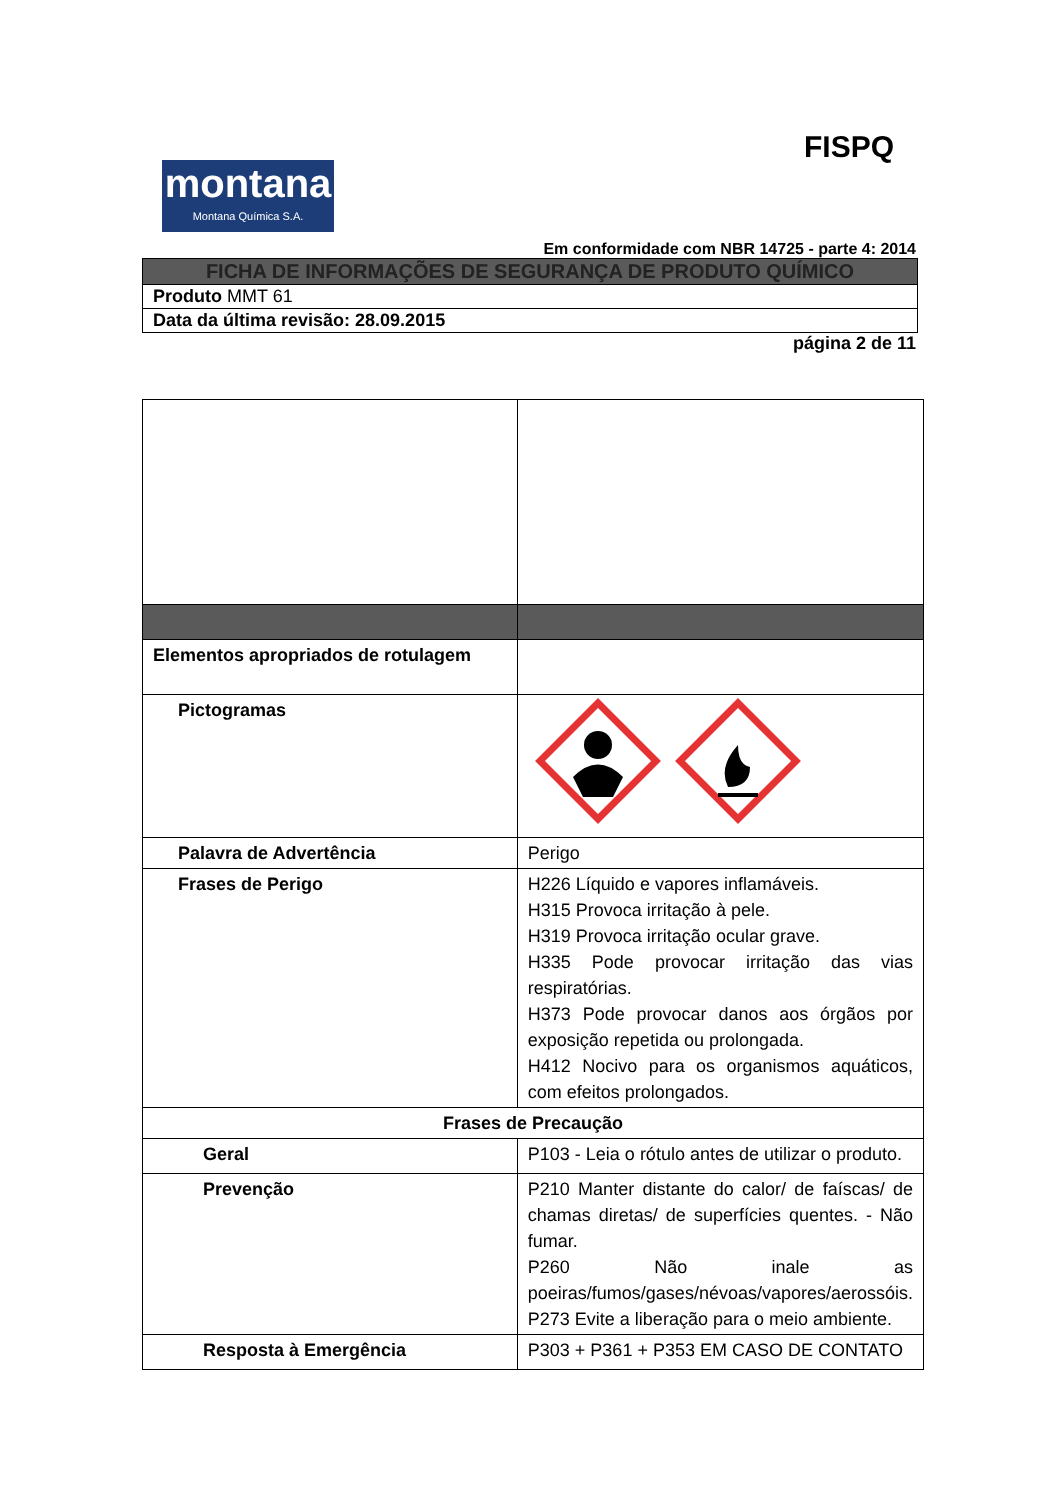montana
Montana Química S.A.
FISPQ
Em conformidade com NBR 14725 - parte 4: 2014
FICHA DE INFORMAÇÕES DE SEGURANÇA DE PRODUTO QUÍMICO
Produto MMT 61
Data da última revisão: 28.09.2015
página 2 de 11
| Elementos apropriados de rotulagem | |
| Pictogramas | |
| Palavra de Advertência | Perigo |
| Frases de Perigo | H226 Líquido e vapores inflamáveis. H315 Provoca irritação à pele. H319 Provoca irritação ocular grave. H335 Pode provocar irritação das vias respiratórias. H373 Pode provocar danos aos órgãos por exposição repetida ou prolongada. H412 Nocivo para os organismos aquáticos, com efeitos prolongados. |
| Frases de Precaução | |
| Geral | P103 - Leia o rótulo antes de utilizar o produto. |
| Prevenção | P210 Manter distante do calor/ de faíscas/ de chamas diretas/ de superfícies quentes. - Não fumar. P260 Não inale as poeiras/fumos/gases/névoas/vapores/aerossóis. P273 Evite a liberação para o meio ambiente. |
| Resposta à Emergência | P303 + P361 + P353 EM CASO DE CONTATO |